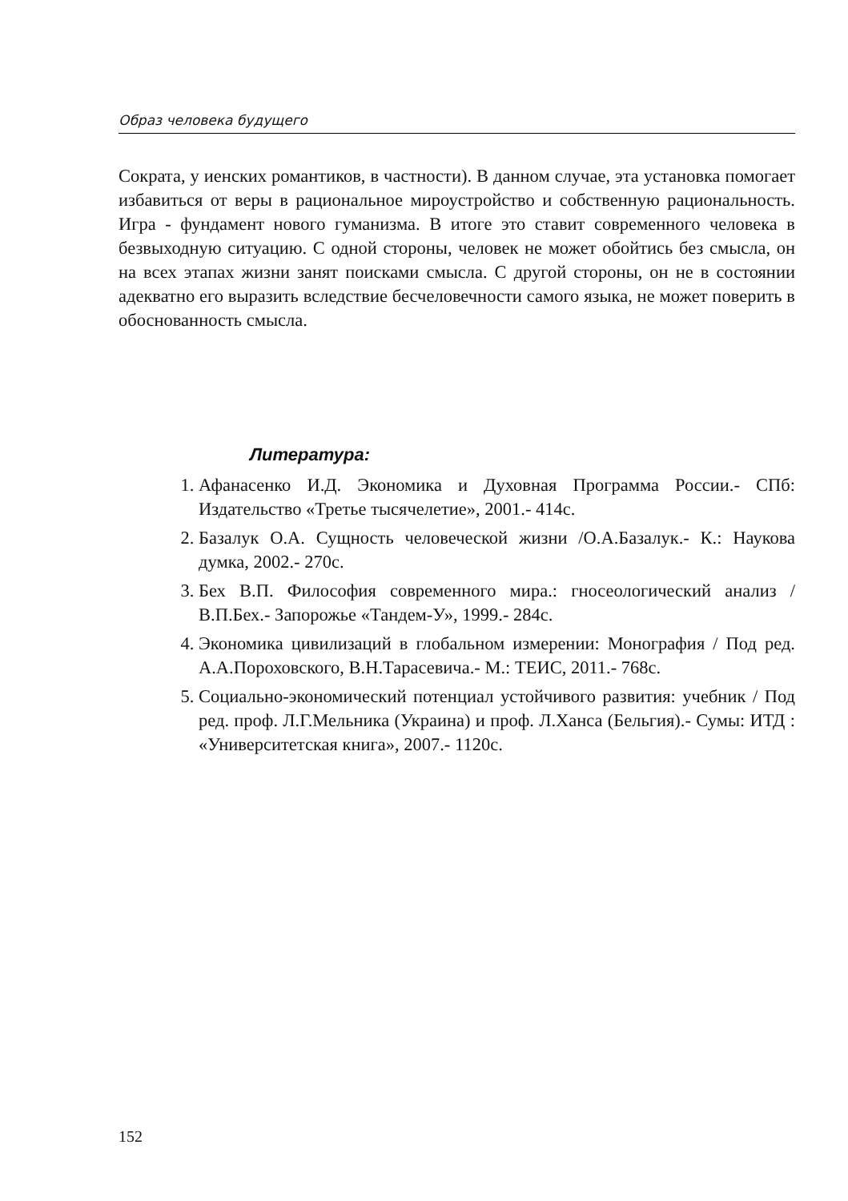Образ человека будущего
Сократа, у иенских романтиков, в частности). В данном случае, эта установка помогает избавиться от веры в рациональное мироустройство и собственную рациональность. Игра - фундамент нового гуманизма. В итоге это ставит современного человека в безвыходную ситуацию. С одной стороны, человек не может обойтись без смысла, он на всех этапах жизни занят поисками смысла. С другой стороны, он не в состоянии адекватно его выразить вследствие бесчеловечности самого языка, не может поверить в обоснованность смысла.
Литература:
1. Афанасенко И.Д. Экономика и Духовная Программа России.- СПб: Издательство «Третье тысячелетие», 2001.- 414с.
2. Базалук О.А. Сущность человеческой жизни /О.А.Базалук.- К.: Наукова думка, 2002.- 270с.
3. Бех В.П. Философия современного мира.: гносеологический анализ / В.П.Бех.- Запорожье «Тандем-У», 1999.- 284с.
4. Экономика цивилизаций в глобальном измерении: Монография / Под ред. А.А.Пороховского, В.Н.Тарасевича.- М.: ТЕИС, 2011.- 768с.
5. Социально-экономический потенциал устойчивого развития: учебник / Под ред. проф. Л.Г.Мельника (Украина) и проф. Л.Ханса (Бельгия).- Сумы: ИТД : «Университетская книга», 2007.- 1120с.
152